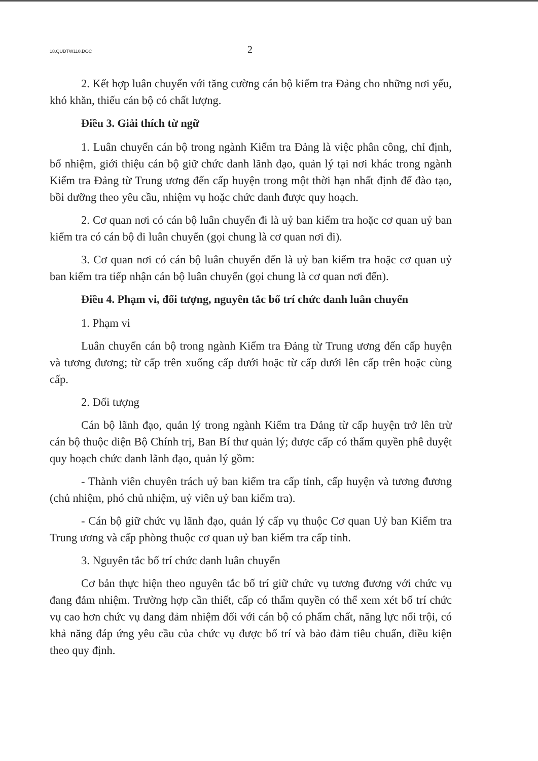18.QUDTW110.DOC 2
2. Kết hợp luân chuyển với tăng cường cán bộ kiểm tra Đảng cho những nơi yếu, khó khăn, thiếu cán bộ có chất lượng.
Điều 3. Giải thích từ ngữ
1. Luân chuyển cán bộ trong ngành Kiểm tra Đảng là việc phân công, chỉ định, bổ nhiệm, giới thiệu cán bộ giữ chức danh lãnh đạo, quản lý tại nơi khác trong ngành Kiểm tra Đảng từ Trung ương đến cấp huyện trong một thời hạn nhất định để đào tạo, bồi dưỡng theo yêu cầu, nhiệm vụ hoặc chức danh được quy hoạch.
2. Cơ quan nơi có cán bộ luân chuyển đi là uỷ ban kiểm tra hoặc cơ quan uỷ ban kiểm tra có cán bộ đi luân chuyển (gọi chung là cơ quan nơi đi).
3. Cơ quan nơi có cán bộ luân chuyển đến là uỷ ban kiểm tra hoặc cơ quan uỷ ban kiểm tra tiếp nhận cán bộ luân chuyển (gọi chung là cơ quan nơi đến).
Điều 4. Phạm vi, đối tượng, nguyên tắc bố trí chức danh luân chuyển
1. Phạm vi
Luân chuyển cán bộ trong ngành Kiểm tra Đảng từ Trung ương đến cấp huyện và tương đương; từ cấp trên xuống cấp dưới hoặc từ cấp dưới lên cấp trên hoặc cùng cấp.
2. Đối tượng
Cán bộ lãnh đạo, quản lý trong ngành Kiểm tra Đảng từ cấp huyện trở lên trừ cán bộ thuộc diện Bộ Chính trị, Ban Bí thư quản lý; được cấp có thẩm quyền phê duyệt quy hoạch chức danh lãnh đạo, quản lý gồm:
- Thành viên chuyên trách uỷ ban kiểm tra cấp tỉnh, cấp huyện và tương đương (chủ nhiệm, phó chủ nhiệm, uỷ viên uỷ ban kiểm tra).
- Cán bộ giữ chức vụ lãnh đạo, quản lý cấp vụ thuộc Cơ quan Uỷ ban Kiểm tra Trung ương và cấp phòng thuộc cơ quan uỷ ban kiểm tra cấp tỉnh.
3. Nguyên tắc bố trí chức danh luân chuyển
Cơ bản thực hiện theo nguyên tắc bố trí giữ chức vụ tương đương với chức vụ đang đảm nhiệm. Trường hợp cần thiết, cấp có thẩm quyền có thể xem xét bố trí chức vụ cao hơn chức vụ đang đảm nhiệm đối với cán bộ có phẩm chất, năng lực nổi trội, có khả năng đáp ứng yêu cầu của chức vụ được bố trí và bảo đảm tiêu chuẩn, điều kiện theo quy định.